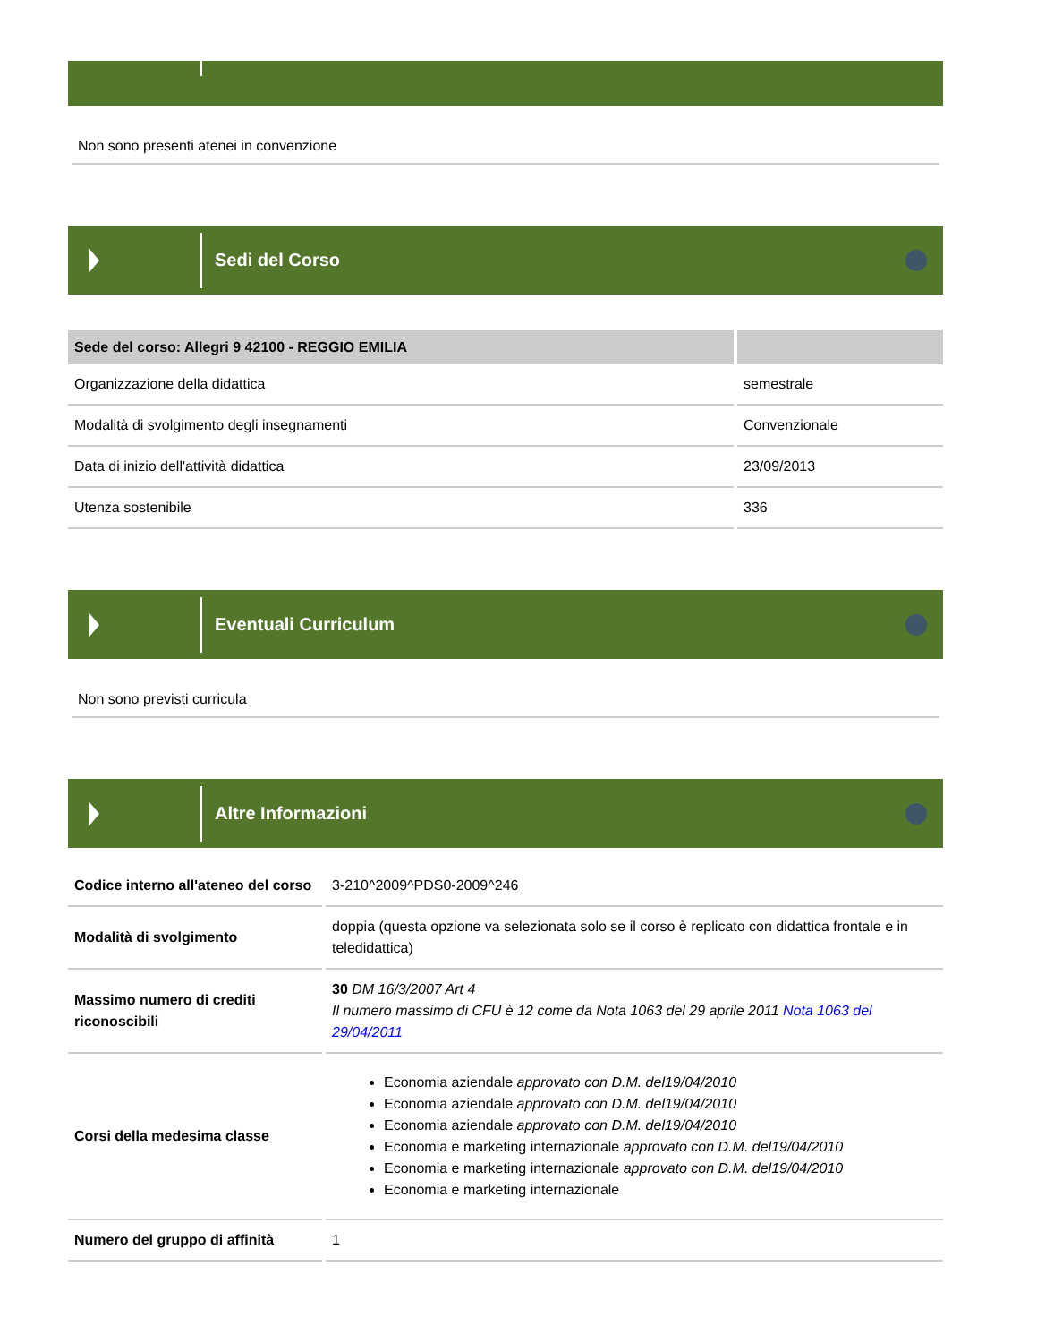Non sono presenti atenei in convenzione
Sedi del Corso
| Sede del corso: Allegri 9 42100 - REGGIO EMILIA | |
| --- | --- |
| Organizzazione della didattica | semestrale |
| Modalità di svolgimento degli insegnamenti | Convenzionale |
| Data di inizio dell'attività didattica | 23/09/2013 |
| Utenza sostenibile | 336 |
Eventuali Curriculum
Non sono previsti curricula
Altre Informazioni
| Codice interno all'ateneo del corso | 3-210^2009^PDS0-2009^246 |
| Modalità di svolgimento | doppia (questa opzione va selezionata solo se il corso è replicato con didattica frontale e in teledidattica) |
| Massimo numero di crediti riconoscibili | 30 DM 16/3/2007 Art 4 Il numero massimo di CFU è 12 come da Nota 1063 del 29 aprile 2011 Nota 1063 del 29/04/2011 |
| Corsi della medesima classe | Economia aziendale approvato con D.M. del19/04/2010 Economia aziendale approvato con D.M. del19/04/2010 Economia aziendale approvato con D.M. del19/04/2010 Economia e marketing internazionale approvato con D.M. del19/04/2010 Economia e marketing internazionale approvato con D.M. del19/04/2010 Economia e marketing internazionale |
| Numero del gruppo di affinità | 1 |